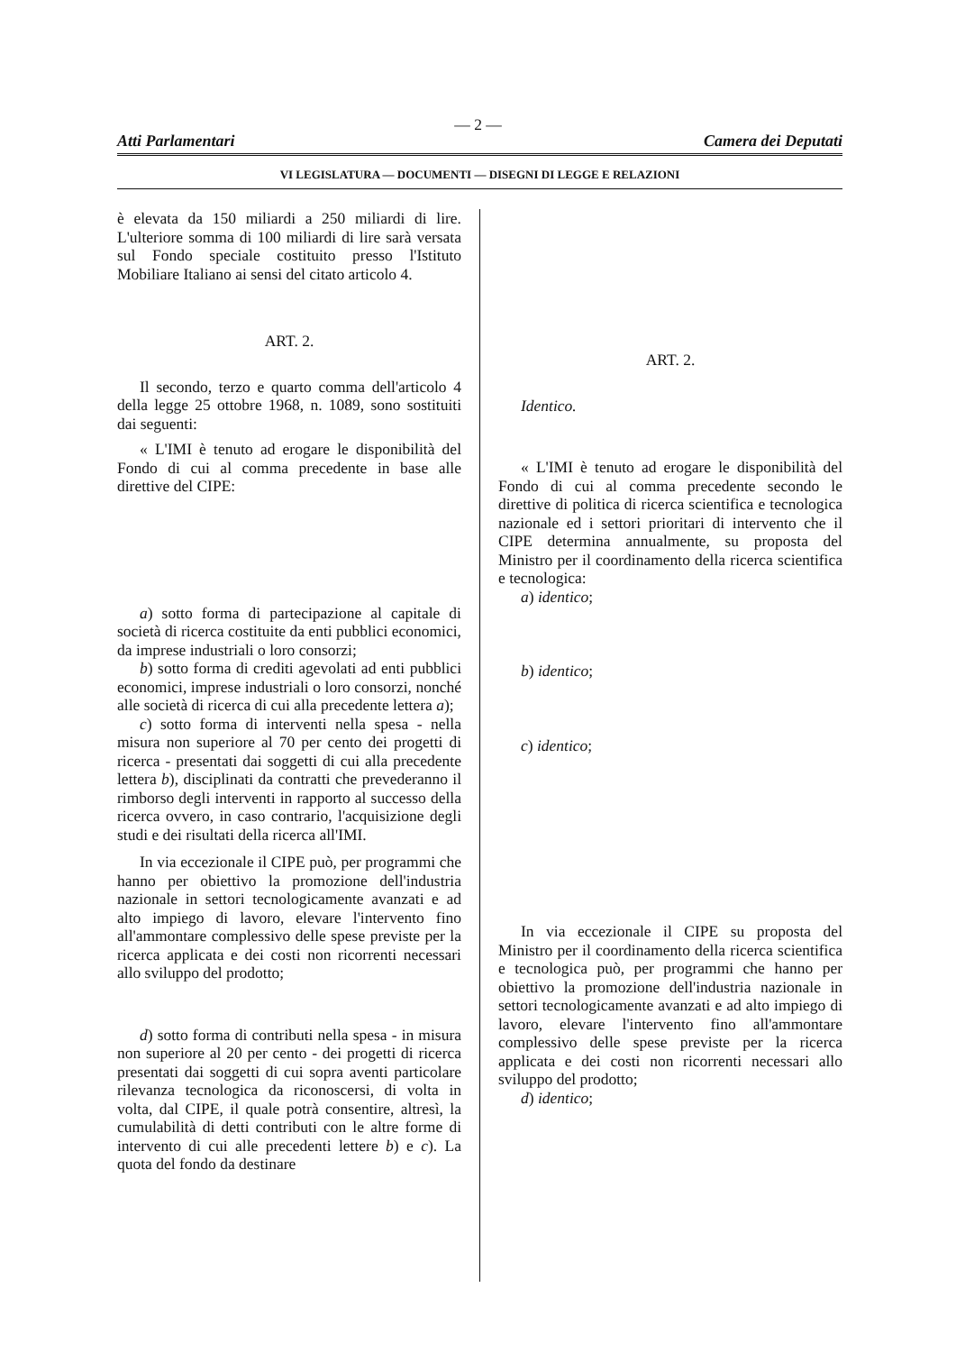— 2 —
Atti Parlamentari Camera dei Deputati
VI LEGISLATURA — DOCUMENTI — DISEGNI DI LEGGE E RELAZIONI
è elevata da 150 miliardi a 250 miliardi di lire. L'ulteriore somma di 100 miliardi di lire sarà versata sul Fondo speciale costituito presso l'Istituto Mobiliare Italiano ai sensi del citato articolo 4.
ART. 2.
Il secondo, terzo e quarto comma dell'articolo 4 della legge 25 ottobre 1968, n. 1089, sono sostituiti dai seguenti:
« L'IMI è tenuto ad erogare le disponibilità del Fondo di cui al comma precedente in base alle direttive del CIPE:
a) sotto forma di partecipazione al capitale di società di ricerca costituite da enti pubblici economici, da imprese industriali o loro consorzi;
b) sotto forma di crediti agevolati ad enti pubblici economici, imprese industriali o loro consorzi, nonché alle società di ricerca di cui alla precedente lettera a);
c) sotto forma di interventi nella spesa - nella misura non superiore al 70 per cento dei progetti di ricerca - presentati dai soggetti di cui alla precedente lettera b), disciplinati da contratti che prevederanno il rimborso degli interventi in rapporto al successo della ricerca ovvero, in caso contrario, l'acquisizione degli studi e dei risultati della ricerca all'IMI.
In via eccezionale il CIPE può, per programmi che hanno per obiettivo la promozione dell'industria nazionale in settori tecnologicamente avanzati e ad alto impiego di lavoro, elevare l'intervento fino all'ammontare complessivo delle spese previste per la ricerca applicata e dei costi non ricorrenti necessari allo sviluppo del prodotto;
d) sotto forma di contributi nella spesa - in misura non superiore al 20 per cento - dei progetti di ricerca presentati dai soggetti di cui sopra aventi particolare rilevanza tecnologica da riconoscersi, di volta in volta, dal CIPE, il quale potrà consentire, altresì, la cumulabilità di detti contributi con le altre forme di intervento di cui alle precedenti lettere b) e c). La quota del fondo da destinare
ART. 2.
Identico.
« L'IMI è tenuto ad erogare le disponibilità del Fondo di cui al comma precedente secondo le direttive di politica di ricerca scientifica e tecnologica nazionale ed i settori prioritari di intervento che il CIPE determina annualmente, su proposta del Ministro per il coordinamento della ricerca scientifica e tecnologica:
a) identico;
b) identico;
c) identico;
In via eccezionale il CIPE su proposta del Ministro per il coordinamento della ricerca scientifica e tecnologica può, per programmi che hanno per obiettivo la promozione dell'industria nazionale in settori tecnologicamente avanzati e ad alto impiego di lavoro, elevare l'intervento fino all'ammontare complessivo delle spese previste per la ricerca applicata e dei costi non ricorrenti necessari allo sviluppo del prodotto;
d) identico;